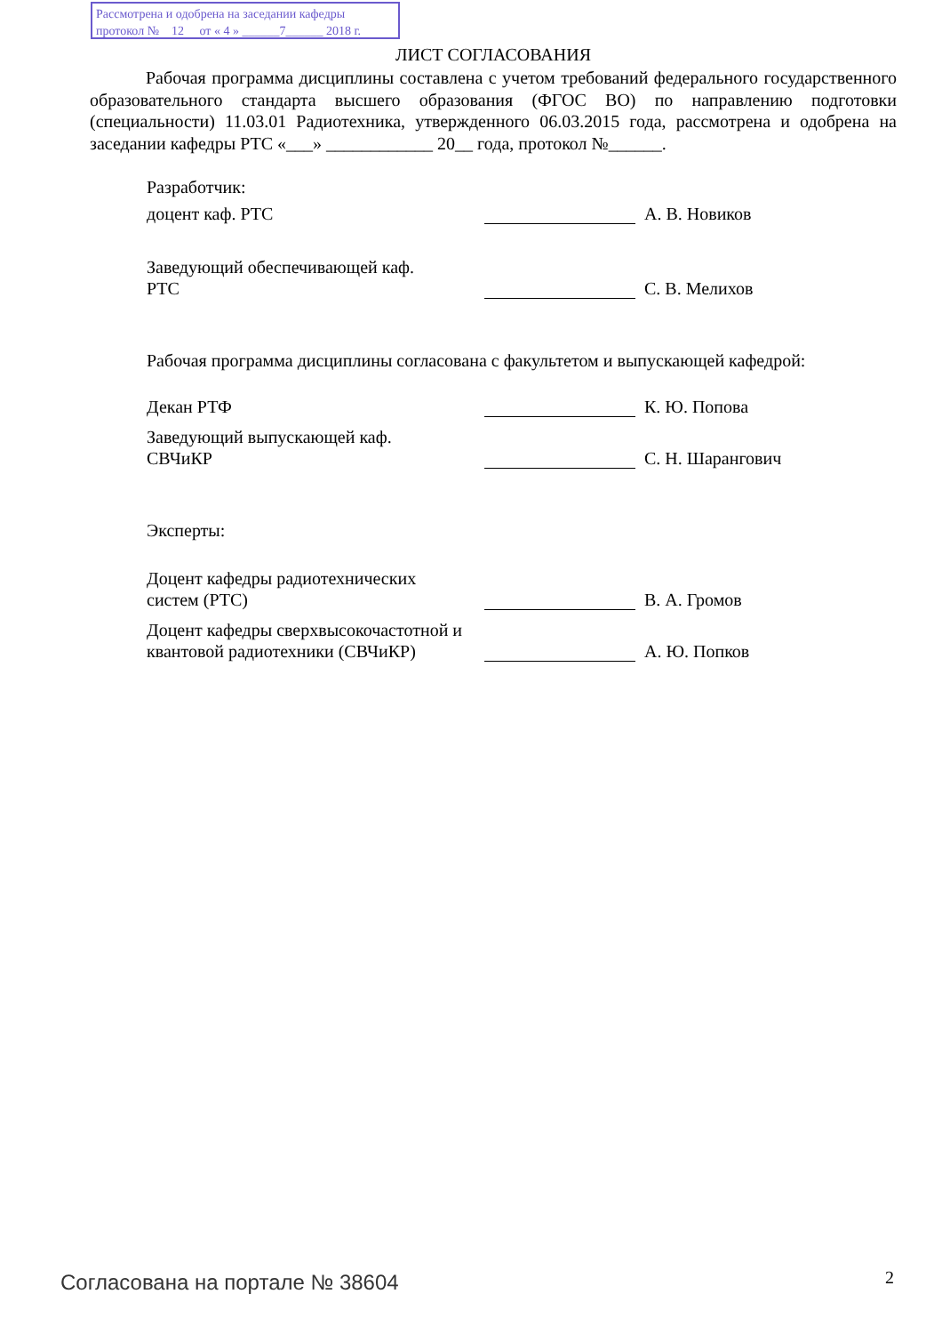Рассмотрена и одобрена на заседании кафедры
протокол № 12 от « 4 » ______7______ 2018 г.
ЛИСТ СОГЛАСОВАНИЯ
Рабочая программа дисциплины составлена с учетом требований федерального государственного образовательного стандарта высшего образования (ФГОС ВО) по направлению подготовки (специальности) 11.03.01 Радиотехника, утвержденного 06.03.2015 года, рассмотрена и одобрена на заседании кафедры РТС «___» ____________ 20__ года, протокол №______.
Разработчик:
доцент каф. РТС
А. В. Новиков
Заведующий обеспечивающей каф.
РТС
С. В. Мелихов
Рабочая программа дисциплины согласована с факультетом и выпускающей кафедрой:
Декан РТФ
К. Ю. Попова
Заведующий выпускающей каф.
СВЧиКР
С. Н. Шарангович
Эксперты:
Доцент кафедры радиотехнических
систем (РТС)
В. А. Громов
Доцент кафедры сверхвысокочастотной и квантовой радиотехники (СВЧиКР)
А. Ю. Попков
Согласована на портале № 38604 2